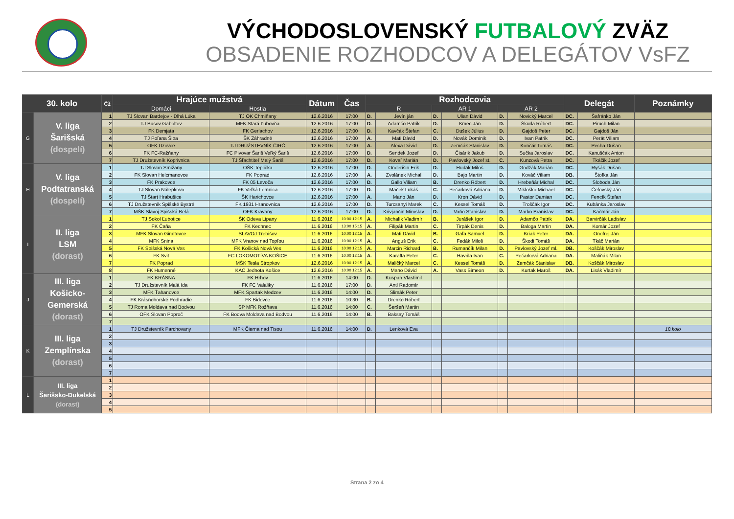VÝCHODOSLOVENSKÝ FUTBALOVÝ ZVÄZ
OBSADENIE ROZHODCOV A DELEGÁTOV VsFZ
| 30. kolo | | Čž | Hrajúce mužstvá | | Dátum | Čas | Rozhodcovia | | | | | | Delegát | | Poznámky |
| --- | --- | --- | --- | --- | --- | --- | --- | --- | --- | --- | --- | --- | --- | --- | --- |
| | | | Domáci | Hostia | | | R | | AR 1 | | AR 2 | | | | |
| G | V. liga Šarišská (dospelí) | 1 | TJ Slovan Bardejov - Dlhá Lúka | TJ OK Chmiňany | 12.6.2016 | 17:00 | D. | Jevín ján | D. | Ulian Dávid | D. | Novický Marcel | DC. | Šafránko Ján | |
| | | 2 | TJ Busov Gaboltov | MFK Stará Ľubovňa | 12.6.2016 | 17:00 | D. | Adamčo Patrik | D. | Kmec Ján | D. | Škurla Róbert | DC. | Piruch Milan | |
| | | 3 | FK Demjata | FK Gerlachov | 12.6.2016 | 17:00 | D. | Kavčák Štefan | C. | Dušek Július | D. | Gajdoš Peter | DC. | Gajdoš Ján | |
| | | 4 | TJ Poľana Šiba | ŠK Záhradné | 12.6.2016 | 17:00 | A. | Mati Dávid | D. | Novák Dominik | D. | Ivan Patrik | DC. | Perát Viliam | |
| | | 5 | OFK Uzovce | TJ DRUŽSTEVNÍK ČIRČ | 12.6.2016 | 17:00 | A. | Alexa Dávid | D. | Zemčák Stanislav | D. | Končár Tomáš | DC. | Pecha Dušan | |
| | | 6 | FK FC-Ražňany | FC Pivovar Šariš Veľký Šariš | 12.6.2016 | 17:00 | D. | Sendek Jozef | D. | Čisárik Jakub | D. | Sučka Jaroslav | DC. | Kanuščák Anton | |
| | | 7 | TJ Družstevník Koprivnica | TJ Šľachtiteľ Malý Šariš | 12.6.2016 | 17:00 | D. | Kovaľ Marián | D. | Pavlovský Jozef st. | C. | Kunzová Petra | DC. | Tkáčik Jozef | |
| H | V. liga Podtatranská (dospelí) | 1 | TJ Slovan Smižany | OŠK Teplička | 12.6.2016 | 17:00 | D. | Onderišin Erik | D. | Hudák Miloš | D. | Godžák Marián | DC. | Ryšák Dušan | |
| | | 2 | FK Slovan Helcmanovce | FK Poprad | 12.6.2016 | 17:00 | A. | Zvolánek Michal | D. | Bajo Martin | D. | Kováč Viliam | DB. | Štofka Ján | |
| | | 3 | FK Prakovce | FK 05 Levoča | 12.6.2016 | 17:00 | D. | Gallo Viliam | B. | Drenko Róbert | D. | Hrebeňár Michal | DC. | Sloboda Ján | |
| | | 4 | TJ Slovan Nálepkovo | FK Veľká Lomnica | 12.6.2016 | 17:00 | D. | Maček Lukáš | C. | Pečarková Adriana | D. | Mikloško Michael | DC. | Čeľovský Ján | |
| | | 5 | TJ Štart Hrabušice | ŠK Harichovce | 12.6.2016 | 17:00 | A. | Mano Ján | D. | Kron Dávid | D. | Pastor Damian | DC. | Fencík Štefan | |
| | | 6 | TJ Družstevník Spišské Bystré | FK 1931 Hranovnica | 12.6.2016 | 17:00 | D. | Turcsanyi Marek | C. | Kessel Tomáš | D. | Troščák Igor | DC. | Kubánka Jaroslav | |
| | | 7 | MŠK Slavoj Spišská Belá | OFK Kravany | 12.6.2016 | 17:00 | D. | Krivjančin Miroslav | D. | Vaňo Stanislav | D. | Marko Branislav | DC. | Kačmár Ján | |
| I | II. liga LSM (dorast) | 1 | TJ Sokol Ľubotice | ŠK Odeva Lipany | 11.6.2016 | 10:00 12:15 | A. | Michalík Vladimír | B. | Jurášek Igor | D. | Adamčo Patrik | DA. | Barvirčák Ladislav | |
| | | 2 | FK Čaňa | FK Kechnec | 11.6.2016 | 13:00 15:15 | A. | Filipák Martin | C. | Tirpák Denis | D. | Baloga Martin | DA. | Komár Jozef | |
| | | 3 | MFK Slovan Giraltovce | SLAVOJ Trebišov | 11.6.2016 | 10:00 12:15 | A. | Mati Dávid | B. | Gaľa Samuel | D. | Kriak Peter | DA. | Onofrej Ján | |
| | | 4 | MFK Snina | MFK Vranov nad Topľou | 11.6.2016 | 10:00 12:15 | A. | Anguš Erik | C. | Fedák Miloš | D. | Škodi Tomáš | DA. | Tkáč Marián | |
| | | 5 | FK Spišská Nová Ves | FK Košická Nová Ves | 11.6.2016 | 10:00 12:15 | A. | Marcin Richard | B. | Rumančík Milan | D. | Pavlovský Jozef ml. | DB. | Koščák Miroslav | |
| | | 6 | FK Svit | FC LOKOMOTÍVA KOŠICE | 11.6.2016 | 10:00 12:15 | A. | Karaffa Peter | C. | Havrila Ivan | C. | Pečarková Adriana | DA. | Maliňák Milan | |
| | | 7 | FK Poprad | MŠK Tesla Stropkov | 12.6.2016 | 10:00 12:15 | A. | Maličký Marcel | C. | Kessel Tomáš | D. | Zemčák Stanislav | DB. | Koščák Miroslav | |
| | | 8 | FK Humenné | KAC Jednota Košice | 12.6.2016 | 10:00 12:15 | A. | Mano Dávid | A. | Vass Simeon | D. | Kurtak Maroš | DA. | Lisák Vladimír | |
| J | III. liga Košicko- Gemerská (dorast) | 1 | FK KRÁSNA | FK Hrhov | 11.6.2016 | 14:00 | D. | Kuspan Vlastimil | | | | | | | |
| | | 2 | TJ Družstevník Malá Ida | FK FC Valaliky | 11.6.2016 | 17:00 | D. | Antl Radomír | | | | | | | |
| | | 3 | MFK Ťahanovce | MFK Spartak Medzev | 11.6.2016 | 14:00 | D. | Slimák Peter | | | | | | | |
| | | 4 | FK Krásnohorské Podhradie | FK Bidovce | 11.6.2016 | 10:30 | B. | Drenko Róbert | | | | | | | |
| | | 5 | TJ Roma Moldava nad Bodvou | SP MFK Rožňava | 11.6.2016 | 14:00 | C. | Šeršeň Martin | | | | | | | |
| | | 6 | OFK Slovan Poproč | FK Bodva Moldava nad Bodvou | 11.6.2016 | 14:00 | B. | Baksay Tomáš | | | | | | | |
| | | 7 | | | | | | | | | | | | | |
| K | III. liga Zemplínska (dorast) | 1 | TJ Družstevník Parchovany | MFK Čierna nad Tisou | 11.6.2016 | 14:00 | D. | Lenková Eva | | | | | | | 18.kolo |
| | | 2 | | | | | | | | | | | | | |
| | | 3 | | | | | | | | | | | | | |
| | | 4 | | | | | | | | | | | | | |
| | | 5 | | | | | | | | | | | | | |
| | | 6 | | | | | | | | | | | | | |
| | | 7 | | | | | | | | | | | | | |
| L | III. liga Šarišsko-Dukelská (dorast) | 1 | | | | | | | | | | | | | |
| | | 2 | | | | | | | | | | | | | |
| | | 3 | | | | | | | | | | | | | |
| | | 4 | | | | | | | | | | | | | |
| | | 5 | | | | | | | | | | | | | |
Strana 2 zo 4